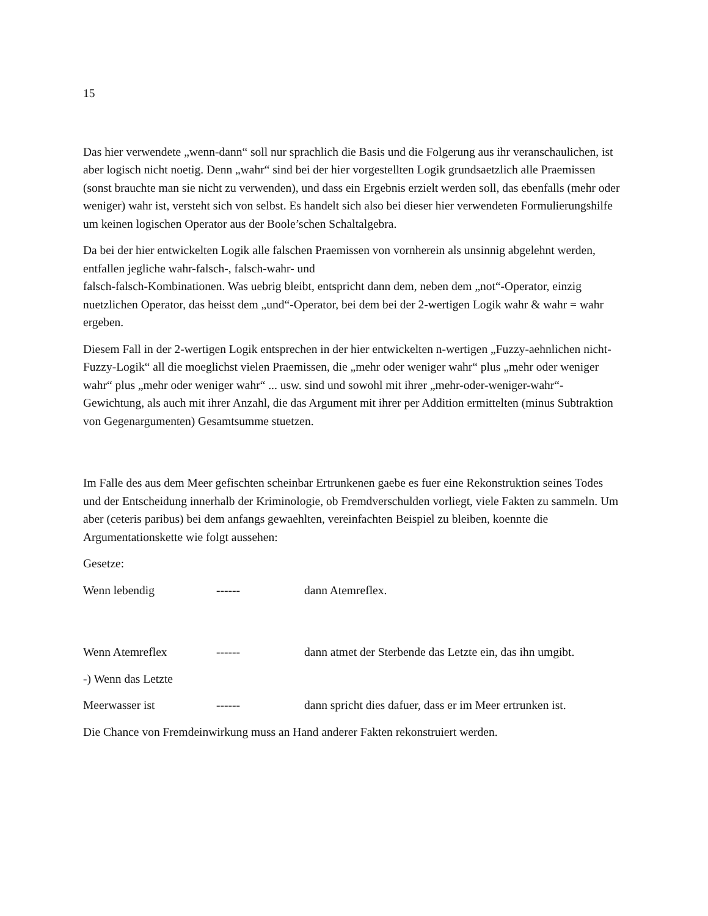15
Das hier verwendete „wenn-dann“ soll nur sprachlich die Basis und die Folgerung aus ihr veranschaulichen, ist aber logisch nicht noetig. Denn „wahr“ sind bei der hier vorgestellten Logik grundsaetzlich alle Praemissen (sonst brauchte man sie nicht zu verwenden), und dass ein Ergebnis erzielt werden soll, das ebenfalls (mehr oder weniger) wahr ist, versteht sich von selbst. Es handelt sich also bei dieser hier verwendeten Formulierungshilfe um keinen logischen Operator aus der Boole’schen Schaltalgebra.
Da bei der hier entwickelten Logik alle falschen Praemissen von vornherein als unsinnig abgelehnt werden, entfallen jegliche wahr-falsch-, falsch-wahr- und
falsch-falsch-Kombinationen. Was uebrig bleibt, entspricht dann dem, neben dem „not“-Operator, einzig nuetzlichen Operator, das heisst dem „und“-Operator, bei dem bei der 2-wertigen Logik wahr & wahr = wahr ergeben.
Diesem Fall in der 2-wertigen Logik entsprechen in der hier entwickelten n-wertigen „Fuzzy-aehnlichen nicht-Fuzzy-Logik“ all die moeglichst vielen Praemissen, die „mehr oder weniger wahr“ plus „mehr oder weniger wahr“ plus „mehr oder weniger wahr“ ... usw. sind und sowohl mit ihrer „mehr-oder-weniger-wahr“-Gewichtung, als auch mit ihrer Anzahl, die das Argument mit ihrer per Addition ermittelten (minus Subtraktion von Gegenargumenten) Gesamtsumme stuetzen.
Im Falle des aus dem Meer gefischten scheinbar Ertrunkenen gaebe es fuer eine Rekonstruktion seines Todes und der Entscheidung innerhalb der Kriminologie, ob Fremdverschulden vorliegt, viele Fakten zu sammeln. Um aber (ceteris paribus) bei dem anfangs gewaehlten, vereinfachten Beispiel zu bleiben, koennte die Argumentationskette wie folgt aussehen:
Gesetze:
Wenn lebendig ------ dann Atemreflex.
Wenn Atemreflex ------ dann atmet der Sterbende das Letzte ein, das ihn umgibt.
-) Wenn das Letzte
Meerwasser ist ------ dann spricht dies dafuer, dass er im Meer ertrunken ist.
Die Chance von Fremdeinwirkung muss an Hand anderer Fakten rekonstruiert werden.